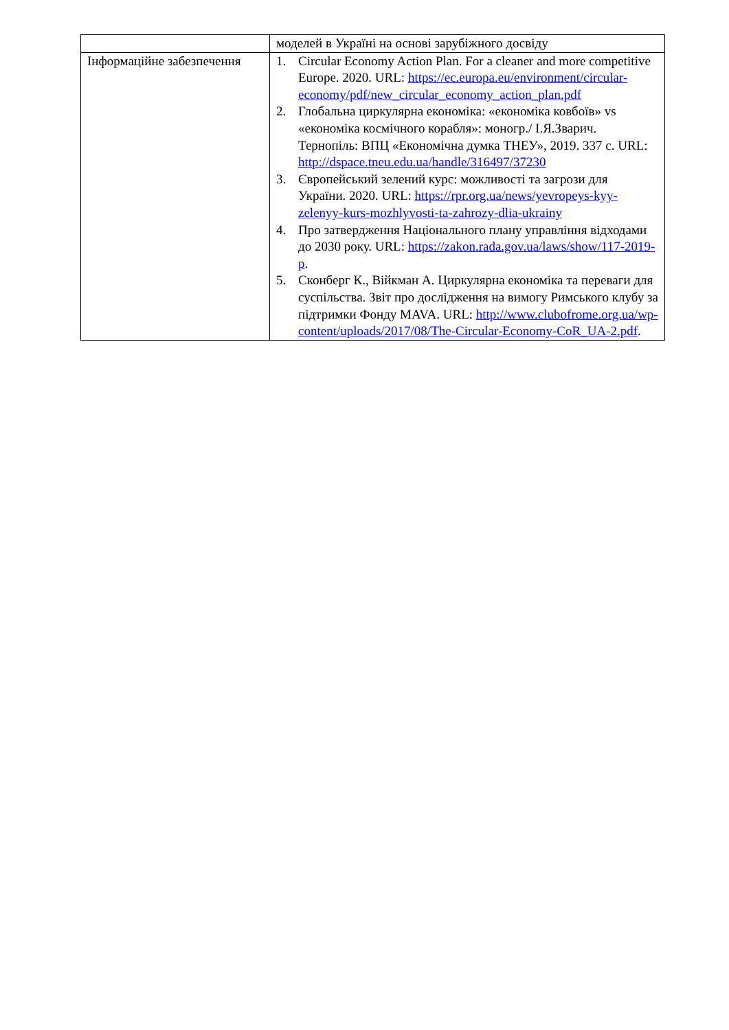| | моделей в Україні на основі зарубіжного досвіду |
| Інформаційне забезпечення | 1. Circular Economy Action Plan. For a cleaner and more competitive Europe. 2020. URL: https://ec.europa.eu/environment/circular-economy/pdf/new_circular_economy_action_plan.pdf 2. Глобальна циркулярна економіка: «економіка ковбоїв» vs «економіка космічного корабля»: моногр./ І.Я.Зварич. Тернопіль: ВПЦ «Економічна думка ТНЕУ», 2019. 337 с. URL: http://dspace.tneu.edu.ua/handle/316497/37230 3. Європейський зелений курс: можливості та загрози для України. 2020. URL: https://rpr.org.ua/news/yevropeys-kyy-zelenyy-kurs-mozhlyvosti-ta-zahrozy-dlia-ukrainy 4. Про затвердження Національного плану управління відходами до 2030 року. URL: https://zakon.rada.gov.ua/laws/show/117-2019-р . 5. Сконберг К., Війкман А. Циркулярна економіка та переваги для суспільства. Звіт про дослідження на вимогу Римського клубу за підтримки Фонду MAVA. URL: http://www.clubofrome.org.ua/wp-content/uploads/2017/08/The-Circular-Economy-CoR_UA-2.pdf . |